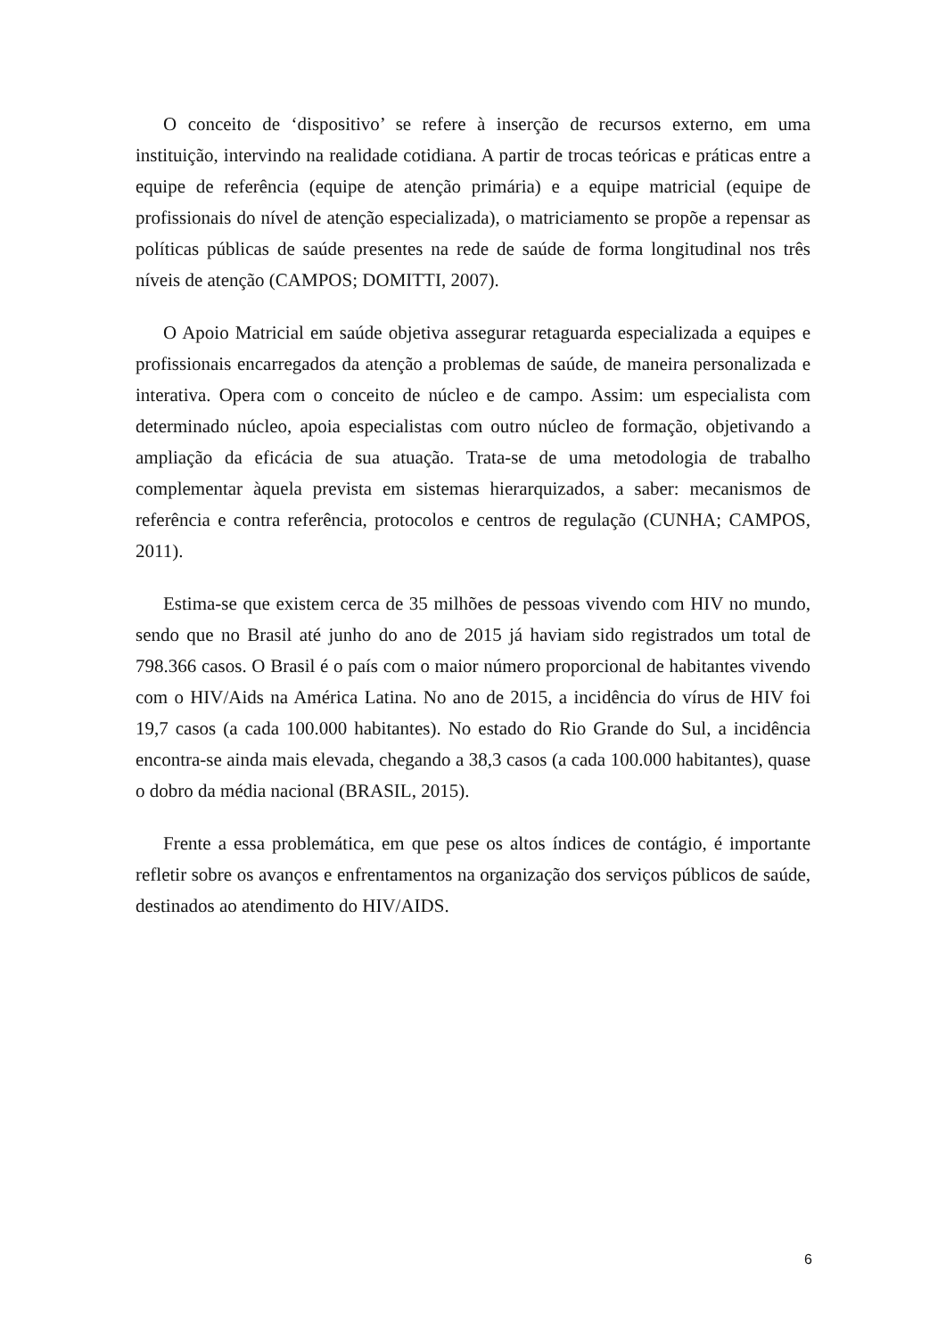O conceito de ‘dispositivo’ se refere à inserção de recursos externo, em uma instituição, intervindo na realidade cotidiana. A partir de trocas teóricas e práticas entre a equipe de referência (equipe de atenção primária) e a equipe matricial (equipe de profissionais do nível de atenção especializada), o matriciamento se propõe a repensar as políticas públicas de saúde presentes na rede de saúde de forma longitudinal nos três níveis de atenção (CAMPOS; DOMITTI, 2007).
O Apoio Matricial em saúde objetiva assegurar retaguarda especializada a equipes e profissionais encarregados da atenção a problemas de saúde, de maneira personalizada e interativa. Opera com o conceito de núcleo e de campo. Assim: um especialista com determinado núcleo, apoia especialistas com outro núcleo de formação, objetivando a ampliação da eficácia de sua atuação. Trata-se de uma metodologia de trabalho complementar àquela prevista em sistemas hierarquizados, a saber: mecanismos de referência e contra referência, protocolos e centros de regulação (CUNHA; CAMPOS, 2011).
Estima-se que existem cerca de 35 milhões de pessoas vivendo com HIV no mundo, sendo que no Brasil até junho do ano de 2015 já haviam sido registrados um total de 798.366 casos. O Brasil é o país com o maior número proporcional de habitantes vivendo com o HIV/Aids na América Latina. No ano de 2015, a incidência do vírus de HIV foi 19,7 casos (a cada 100.000 habitantes). No estado do Rio Grande do Sul, a incidência encontra-se ainda mais elevada, chegando a 38,3 casos (a cada 100.000 habitantes), quase o dobro da média nacional (BRASIL, 2015).
Frente a essa problemática, em que pese os altos índices de contágio, é importante refletir sobre os avanços e enfrentamentos na organização dos serviços públicos de saúde, destinados ao atendimento do HIV/AIDS.
6